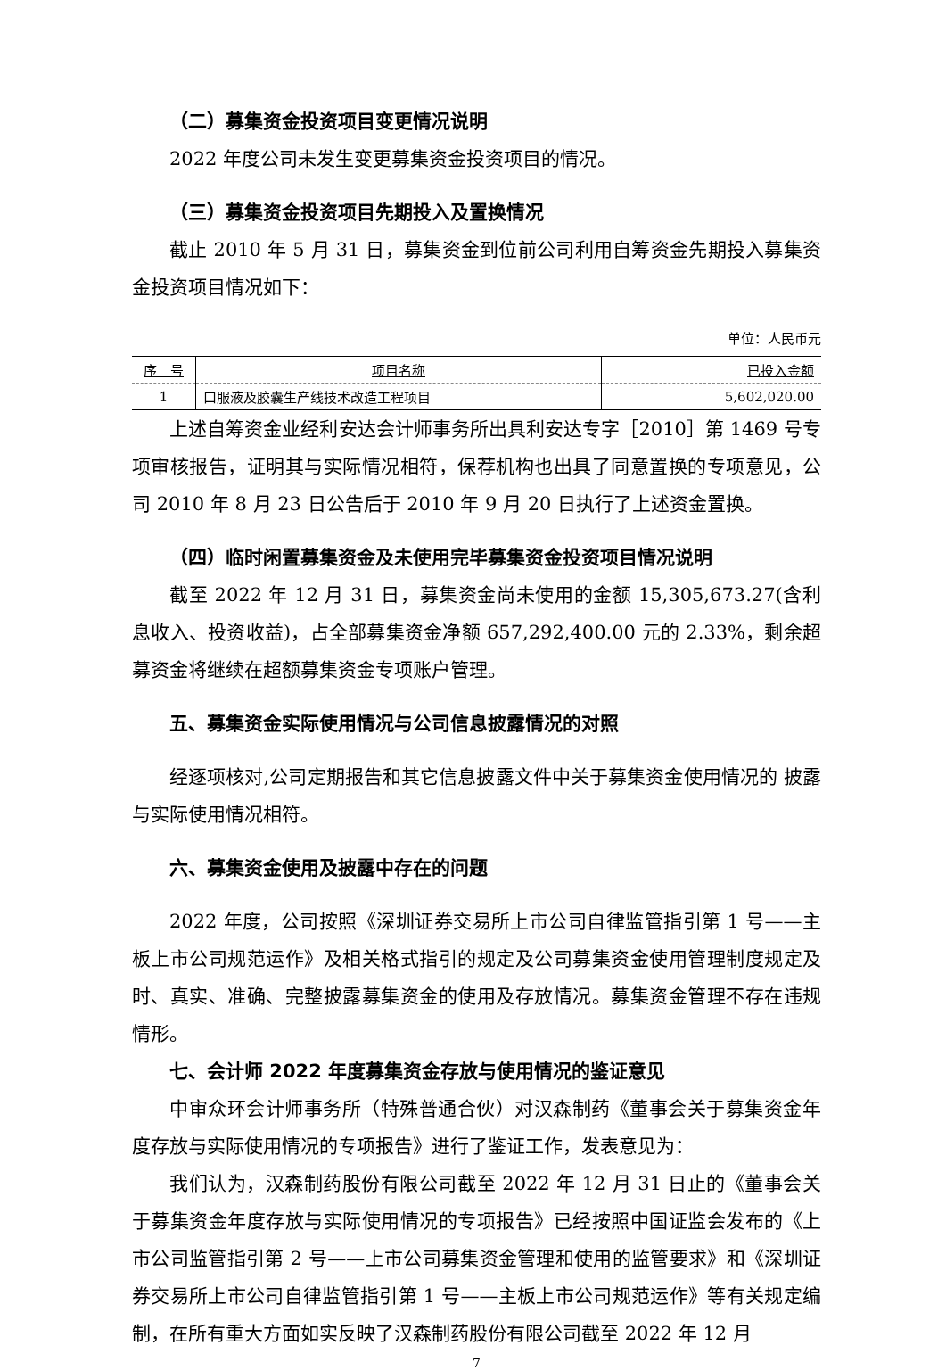（二）募集资金投资项目变更情况说明
2022 年度公司未发生变更募集资金投资项目的情况。
（三）募集资金投资项目先期投入及置换情况
截止 2010 年 5 月 31 日，募集资金到位前公司利用自筹资金先期投入募集资金投资项目情况如下：
单位：人民币元
| 序 号 | 项目名称 | 已投入金额 |
| --- | --- | --- |
| 1 | 口服液及胶囊生产线技术改造工程项目 | 5,602,020.00 |
上述自筹资金业经利安达会计师事务所出具利安达专字［2010］第 1469 号专项审核报告，证明其与实际情况相符，保荐机构也出具了同意置换的专项意见，公司 2010 年 8 月 23 日公告后于 2010 年 9 月 20 日执行了上述资金置换。
（四）临时闲置募集资金及未使用完毕募集资金投资项目情况说明
截至 2022 年 12 月 31 日，募集资金尚未使用的金额 15,305,673.27(含利息收入、投资收益)，占全部募集资金净额 657,292,400.00 元的 2.33%，剩余超募资金将继续在超额募集资金专项账户管理。
五、募集资金实际使用情况与公司信息披露情况的对照
经逐项核对,公司定期报告和其它信息披露文件中关于募集资金使用情况的 披露与实际使用情况相符。
六、募集资金使用及披露中存在的问题
2022 年度，公司按照《深圳证券交易所上市公司自律监管指引第 1 号——主板上市公司规范运作》及相关格式指引的规定及公司募集资金使用管理制度规定及时、真实、准确、完整披露募集资金的使用及存放情况。募集资金管理不存在违规情形。
七、会计师 2022 年度募集资金存放与使用情况的鉴证意见
中审众环会计师事务所（特殊普通合伙）对汉森制药《董事会关于募集资金年度存放与实际使用情况的专项报告》进行了鉴证工作，发表意见为：
我们认为，汉森制药股份有限公司截至 2022 年 12 月 31 日止的《董事会关于募集资金年度存放与实际使用情况的专项报告》已经按照中国证监会发布的《上市公司监管指引第 2 号——上市公司募集资金管理和使用的监管要求》和《深圳证券交易所上市公司自律监管指引第 1 号——主板上市公司规范运作》等有关规定编制，在所有重大方面如实反映了汉森制药股份有限公司截至 2022 年 12 月
7